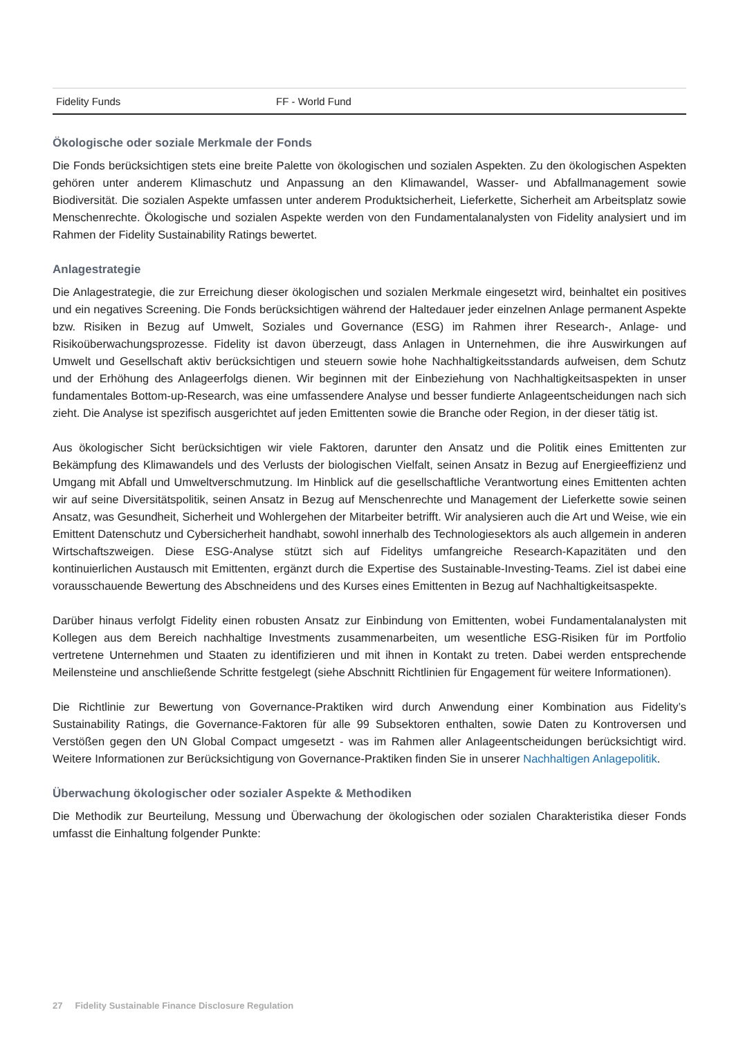Fidelity Funds FF - World Fund
Ökologische oder soziale Merkmale der Fonds
Die Fonds berücksichtigen stets eine breite Palette von ökologischen und sozialen Aspekten. Zu den ökologischen Aspekten gehören unter anderem Klimaschutz und Anpassung an den Klimawandel, Wasser- und Abfallmanagement sowie Biodiversität. Die sozialen Aspekte umfassen unter anderem Produktsicherheit, Lieferkette, Sicherheit am Arbeitsplatz sowie Menschenrechte. Ökologische und sozialen Aspekte werden von den Fundamentalanalysten von Fidelity analysiert und im Rahmen der Fidelity Sustainability Ratings bewertet.
Anlagestrategie
Die Anlagestrategie, die zur Erreichung dieser ökologischen und sozialen Merkmale eingesetzt wird, beinhaltet ein positives und ein negatives Screening. Die Fonds berücksichtigen während der Haltedauer jeder einzelnen Anlage permanent Aspekte bzw. Risiken in Bezug auf Umwelt, Soziales und Governance (ESG) im Rahmen ihrer Research-, Anlage- und Risikoüberwachungsprozesse. Fidelity ist davon überzeugt, dass Anlagen in Unternehmen, die ihre Auswirkungen auf Umwelt und Gesellschaft aktiv berücksichtigen und steuern sowie hohe Nachhaltigkeitsstandards aufweisen, dem Schutz und der Erhöhung des Anlageerfolgs dienen. Wir beginnen mit der Einbeziehung von Nachhaltigkeitsaspekten in unser fundamentales Bottom-up-Research, was eine umfassendere Analyse und besser fundierte Anlageentscheidungen nach sich zieht. Die Analyse ist spezifisch ausgerichtet auf jeden Emittenten sowie die Branche oder Region, in der dieser tätig ist.
Aus ökologischer Sicht berücksichtigen wir viele Faktoren, darunter den Ansatz und die Politik eines Emittenten zur Bekämpfung des Klimawandels und des Verlusts der biologischen Vielfalt, seinen Ansatz in Bezug auf Energieeffizienz und Umgang mit Abfall und Umweltverschmutzung. Im Hinblick auf die gesellschaftliche Verantwortung eines Emittenten achten wir auf seine Diversitätspolitik, seinen Ansatz in Bezug auf Menschenrechte und Management der Lieferkette sowie seinen Ansatz, was Gesundheit, Sicherheit und Wohlergehen der Mitarbeiter betrifft. Wir analysieren auch die Art und Weise, wie ein Emittent Datenschutz und Cybersicherheit handhabt, sowohl innerhalb des Technologiesektors als auch allgemein in anderen Wirtschaftszweigen. Diese ESG-Analyse stützt sich auf Fidelitys umfangreiche Research-Kapazitäten und den kontinuierlichen Austausch mit Emittenten, ergänzt durch die Expertise des Sustainable-Investing-Teams. Ziel ist dabei eine vorausschauende Bewertung des Abschneidens und des Kurses eines Emittenten in Bezug auf Nachhaltigkeitsaspekte.
Darüber hinaus verfolgt Fidelity einen robusten Ansatz zur Einbindung von Emittenten, wobei Fundamentalanalysten mit Kollegen aus dem Bereich nachhaltige Investments zusammenarbeiten, um wesentliche ESG-Risiken für im Portfolio vertretene Unternehmen und Staaten zu identifizieren und mit ihnen in Kontakt zu treten. Dabei werden entsprechende Meilensteine und anschließende Schritte festgelegt (siehe Abschnitt Richtlinien für Engagement für weitere Informationen).
Die Richtlinie zur Bewertung von Governance-Praktiken wird durch Anwendung einer Kombination aus Fidelity’s Sustainability Ratings, die Governance-Faktoren für alle 99 Subsektoren enthalten, sowie Daten zu Kontroversen und Verstößen gegen den UN Global Compact umgesetzt - was im Rahmen aller Anlageentscheidungen berücksichtigt wird. Weitere Informationen zur Berücksichtigung von Governance-Praktiken finden Sie in unserer Nachhaltigen Anlagepolitik.
Überwachung ökologischer oder sozialer Aspekte & Methodiken
Die Methodik zur Beurteilung, Messung und Überwachung der ökologischen oder sozialen Charakteristika dieser Fonds umfasst die Einhaltung folgender Punkte:
27 Fidelity Sustainable Finance Disclosure Regulation